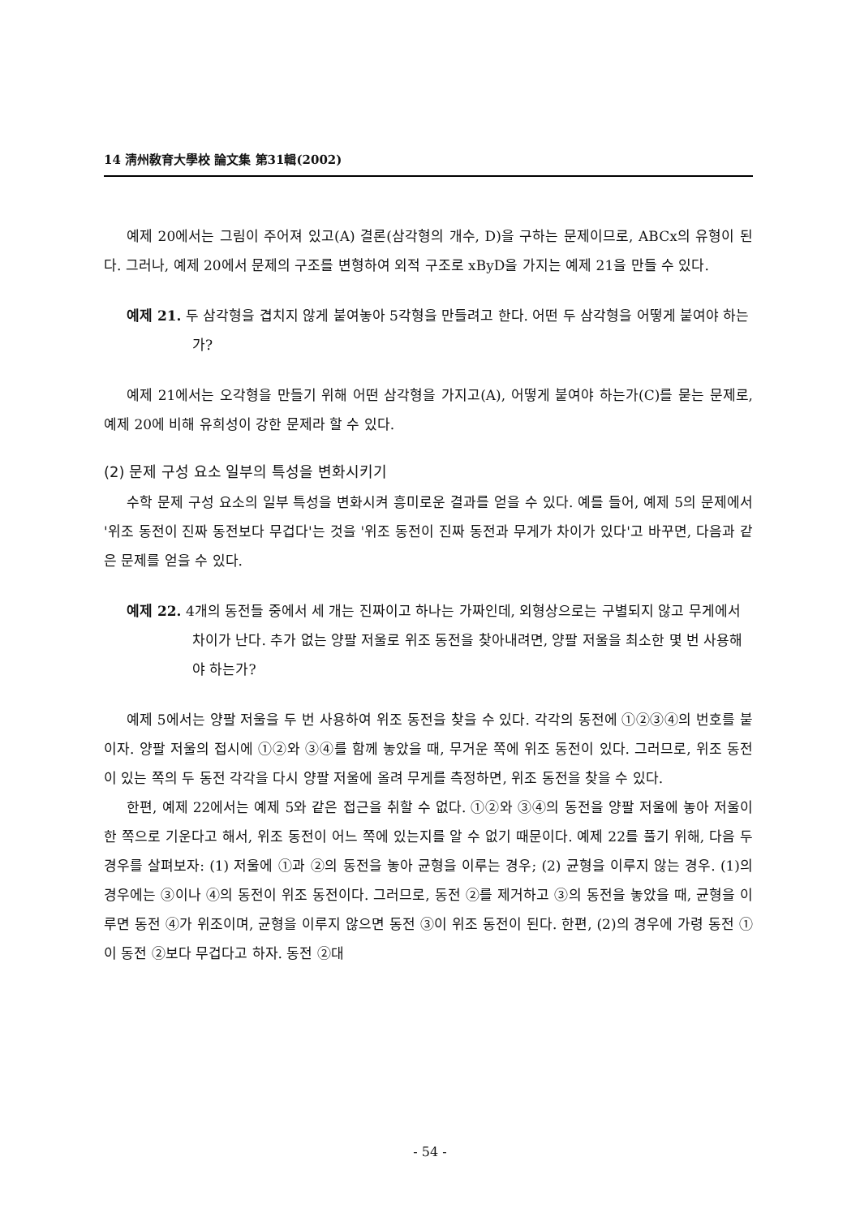14 淸州敎育大學校 論文集 第31輯(2002)
예제 20에서는 그림이 주어져 있고(A) 결론(삼각형의 개수, D)을 구하는 문제이므로, ABCx의 유형이 된다. 그러나, 예제 20에서 문제의 구조를 변형하여 외적 구조로 xByD을 가지는 예제 21을 만들 수 있다.
예제 21. 두 삼각형을 겹치지 않게 붙여놓아 5각형을 만들려고 한다. 어떤 두 삼각형을 어떻게 붙여야 하는가?
예제 21에서는 오각형을 만들기 위해 어떤 삼각형을 가지고(A), 어떻게 붙여야 하는가(C)를 묻는 문제로, 예제 20에 비해 유희성이 강한 문제라 할 수 있다.
(2) 문제 구성 요소 일부의 특성을 변화시키기
수학 문제 구성 요소의 일부 특성을 변화시켜 흥미로운 결과를 얻을 수 있다. 예를 들어, 예제 5의 문제에서 '위조 동전이 진짜 동전보다 무겁다'는 것을 '위조 동전이 진짜 동전과 무게가 차이가 있다'고 바꾸면, 다음과 같은 문제를 얻을 수 있다.
예제 22. 4개의 동전들 중에서 세 개는 진짜이고 하나는 가짜인데, 외형상으로는 구별되지 않고 무게에서 차이가 난다. 추가 없는 양팔 저울로 위조 동전을 찾아내려면, 양팔 저울을 최소한 몇 번 사용해야 하는가?
예제 5에서는 양팔 저울을 두 번 사용하여 위조 동전을 찾을 수 있다. 각각의 동전에 ①②③④의 번호를 붙이자. 양팔 저울의 접시에 ①②와 ③④를 함께 놓았을 때, 무거운 쪽에 위조 동전이 있다. 그러므로, 위조 동전이 있는 쪽의 두 동전 각각을 다시 양팔 저울에 올려 무게를 측정하면, 위조 동전을 찾을 수 있다.
한편, 예제 22에서는 예제 5와 같은 접근을 취할 수 없다. ①②와 ③④의 동전을 양팔 저울에 놓아 저울이 한 쪽으로 기운다고 해서, 위조 동전이 어느 쪽에 있는지를 알 수 없기 때문이다. 예제 22를 풀기 위해, 다음 두 경우를 살펴보자: (1) 저울에 ①과 ②의 동전을 놓아 균형을 이루는 경우; (2) 균형을 이루지 않는 경우. (1)의 경우에는 ③이나 ④의 동전이 위조 동전이다. 그러므로, 동전 ②를 제거하고 ③의 동전을 놓았을 때, 균형을 이루면 동전 ④가 위조이며, 균형을 이루지 않으면 동전 ③이 위조 동전이 된다. 한편, (2)의 경우에 가령 동전 ①이 동전 ②보다 무겁다고 하자. 동전 ②대
- 54 -